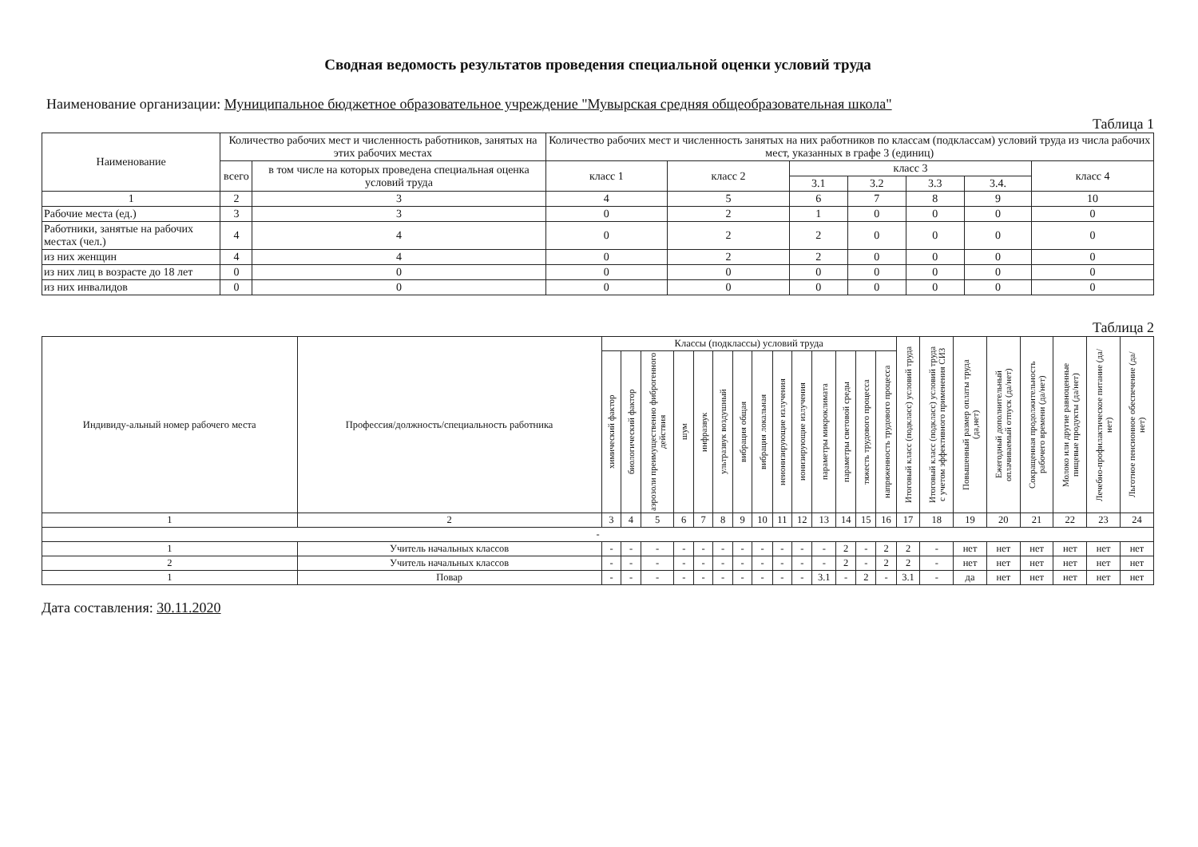Сводная ведомость результатов проведения специальной оценки условий труда
Наименование организации: Муниципальное бюджетное образовательное учреждение "Мувырская средняя общеобразовательная школа"
Таблица 1
| Наименование | Количество рабочих мест и численность работников, занятых на этих рабочих местах | | Количество рабочих мест и численность занятых на них работников по классам (подклассам) условий труда из числа рабочих мест, указанных в графе 3 (единиц) | | | | | | |
| --- | --- | --- | --- | --- | --- | --- | --- | --- | --- |
| | всего | в том числе на которых проведена специальная оценка условий труда | класс 1 | класс 2 | класс 3 | | | | класс 4 |
| | | | | | 3.1 | 3.2 | 3.3 | 3.4. | |
| 1 | 2 | 3 | 4 | 5 | 6 | 7 | 8 | 9 | 10 |
| Рабочие места (ед.) | 3 | 3 | 0 | 2 | 1 | 0 | 0 | 0 | 0 |
| Работники, занятые на рабочих местах (чел.) | 4 | 4 | 0 | 2 | 2 | 0 | 0 | 0 | 0 |
| из них женщин | 4 | 4 | 0 | 2 | 2 | 0 | 0 | 0 | 0 |
| из них лиц в возрасте до 18 лет | 0 | 0 | 0 | 0 | 0 | 0 | 0 | 0 | 0 |
| из них инвалидов | 0 | 0 | 0 | 0 | 0 | 0 | 0 | 0 | 0 |
Таблица 2
| Индивиду-альный номер рабочего места | Профессия/должность/специальность работника | Классы (подклассы) условий труда | | | | | | | | | | | | | | Итоговый класс (подкласс) условий труда | Итоговый класс (подкласс) условий труда с учетом эффективного применения СИЗ | Повышенный размер оплаты труда (да,нет) | Ежегодный дополнительный оплачиваемый отпуск (да/нет) | Сокращенная продолжительность рабочего времени (да/нет) | Молоко или другие равноценные пищевые продукты (да/нет) | Лечебно-профилактическое питание (да/нет) | Льготное пенсионное обеспечение (да/нет) |
| --- | --- | --- | --- | --- | --- | --- | --- | --- | --- | --- | --- | --- | --- | --- | --- | --- | --- | --- | --- | --- | --- | --- | --- |
| | | химический фактор | биологический фактор | аэрозоли преимущественно фиброгенного действия | шум | инфразвук | ультразвук воздушный | вибрация общая | вибрация локальная | неионизирующие излучения | ионизирующие излучения | параметры микроклимата | параметры световой среды | тяжесть трудового процесса | напряженность трудового процесса | | | | | | | | |
| 1 | 2 | 3 | 4 | 5 | 6 | 7 | 8 | 9 | 10 | 11 | 12 | 13 | 14 | 15 | 16 | 17 | 18 | 19 | 20 | 21 | 22 | 23 | 24 |
| - | | | | | | | | | | | | | | | | | | | | | | | |
| 1 | Учитель начальных классов | - | - | - | - | - | - | - | - | - | - | - | 2 | - | 2 | 2 | - | нет | нет | нет | нет | нет | нет |
| 2 | Учитель начальных классов | - | - | - | - | - | - | - | - | - | - | - | 2 | - | 2 | 2 | - | нет | нет | нет | нет | нет | нет |
| 1 | Повар | - | - | - | - | - | - | - | - | - | - | 3.1 | - | 2 | - | 3.1 | - | да | нет | нет | нет | нет | нет |
Дата составления: 30.11.2020